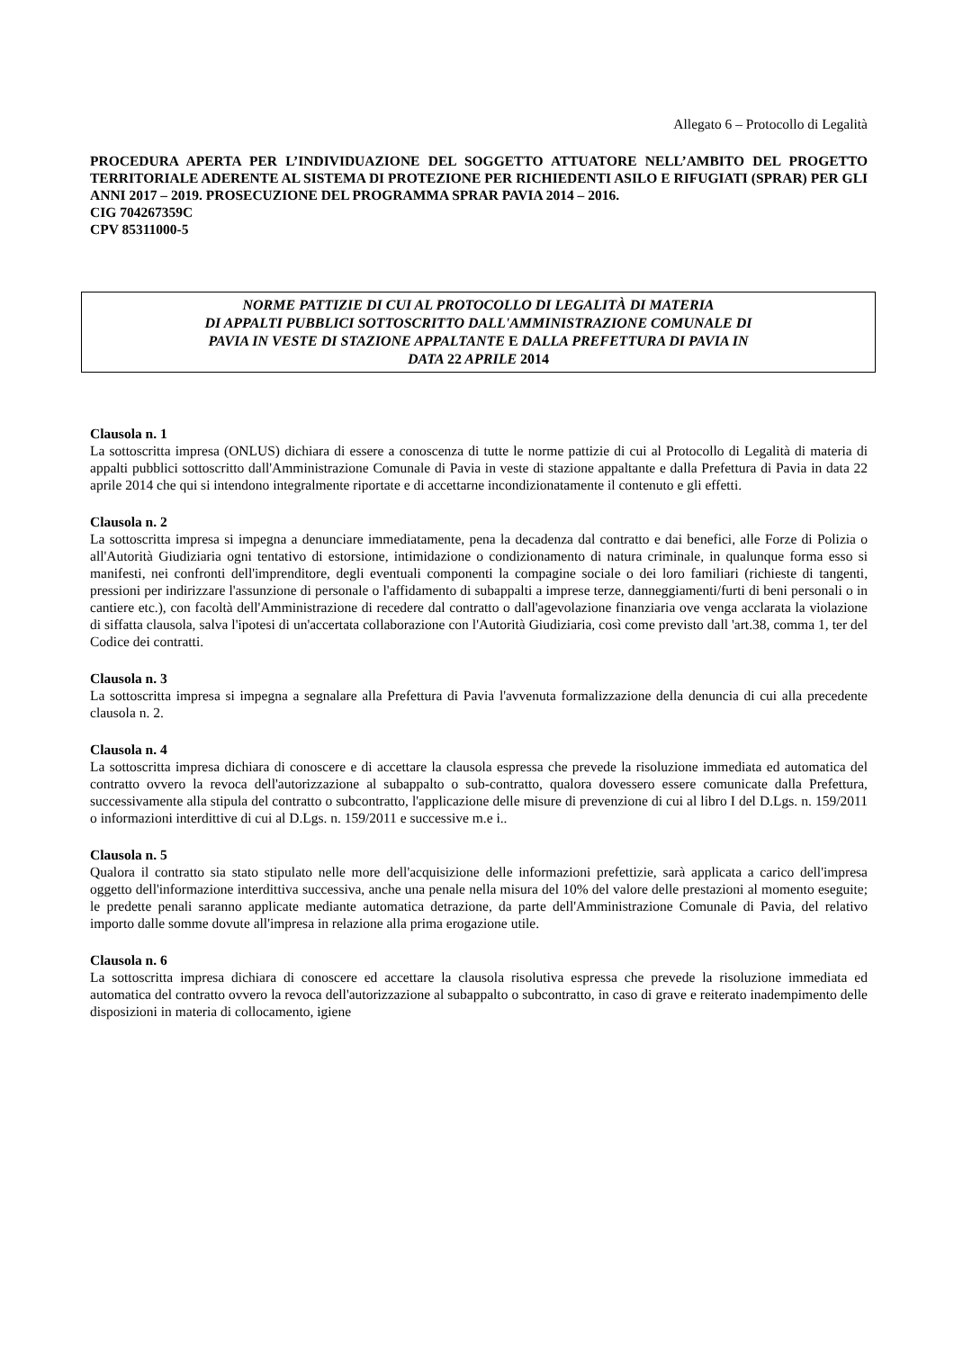Allegato 6 – Protocollo di Legalità
PROCEDURA APERTA PER L’INDIVIDUAZIONE DEL SOGGETTO ATTUATORE NELL’AMBITO DEL PROGETTO TERRITORIALE ADERENTE AL SISTEMA DI PROTEZIONE PER RICHIEDENTI ASILO E RIFUGIATI (SPRAR) PER GLI ANNI 2017 – 2019. PROSECUZIONE DEL PROGRAMMA SPRAR PAVIA 2014 – 2016.
CIG 704267359C
CPV 85311000-5
NORME PATTIZIE DI CUI AL PROTOCOLLO DI LEGALITÀ DI MATERIA
DI APPALTI PUBBLICI SOTTOSCRITTO DALL'AMMINISTRAZIONE COMUNALE DI
PAVIA IN VESTE DI STAZIONE APPALTANTE E DALLA PREFETTURA DI PAVIA IN
DATA 22 APRILE 2014
Clausola n. 1
La sottoscritta impresa (ONLUS) dichiara di essere a conoscenza di tutte le norme pattizie di cui al Protocollo di Legalità di materia di appalti pubblici sottoscritto dall'Amministrazione Comunale di Pavia in veste di stazione appaltante e dalla Prefettura di Pavia in data 22 aprile 2014 che qui si intendono integralmente riportate e di accettarne incondizionatamente il contenuto e gli effetti.
Clausola n. 2
La sottoscritta impresa si impegna a denunciare immediatamente, pena la decadenza dal contratto e dai benefici, alle Forze di Polizia o all'Autorità Giudiziaria ogni tentativo di estorsione, intimidazione o condizionamento di natura criminale, in qualunque forma esso si manifesti, nei confronti dell'imprenditore, degli eventuali componenti la compagine sociale o dei loro familiari (richieste di tangenti, pressioni per indirizzare l'assunzione di personale o l'affidamento di subappalti a imprese terze, danneggiamenti/furti di beni personali o in cantiere etc.), con facoltà dell'Amministrazione di recedere dal contratto o dall'agevolazione finanziaria ove venga acclarata la violazione di siffatta clausola, salva l'ipotesi di un'accertata collaborazione con l'Autorità Giudiziaria, così come previsto dall 'art.38, comma 1, ter del Codice dei contratti.
Clausola n. 3
La sottoscritta impresa si impegna a segnalare alla Prefettura di Pavia l'avvenuta formalizzazione della denuncia di cui alla precedente clausola n. 2.
Clausola n. 4
La sottoscritta impresa dichiara di conoscere e di accettare la clausola espressa che prevede la risoluzione immediata ed automatica del contratto ovvero la revoca dell'autorizzazione al subappalto o sub-contratto, qualora dovessero essere comunicate dalla Prefettura, successivamente alla stipula del contratto o subcontratto, l'applicazione delle misure di prevenzione di cui al libro I del D.Lgs. n. 159/2011 o informazioni interdittive di cui al D.Lgs. n. 159/2011 e successive m.e i..
Clausola n. 5
Qualora il contratto sia stato stipulato nelle more dell'acquisizione delle informazioni prefettizie, sarà applicata a carico dell'impresa oggetto dell'informazione interdittiva successiva, anche una penale nella misura del 10% del valore delle prestazioni al momento eseguite; le predette penali saranno applicate mediante automatica detrazione, da parte dell'Amministrazione Comunale di Pavia, del relativo importo dalle somme dovute all'impresa in relazione alla prima erogazione utile.
Clausola n. 6
La sottoscritta impresa dichiara di conoscere ed accettare la clausola risolutiva espressa che prevede la risoluzione immediata ed automatica del contratto ovvero la revoca dell'autorizzazione al subappalto o subcontratto, in caso di grave e reiterato inadempimento delle disposizioni in materia di collocamento, igiene